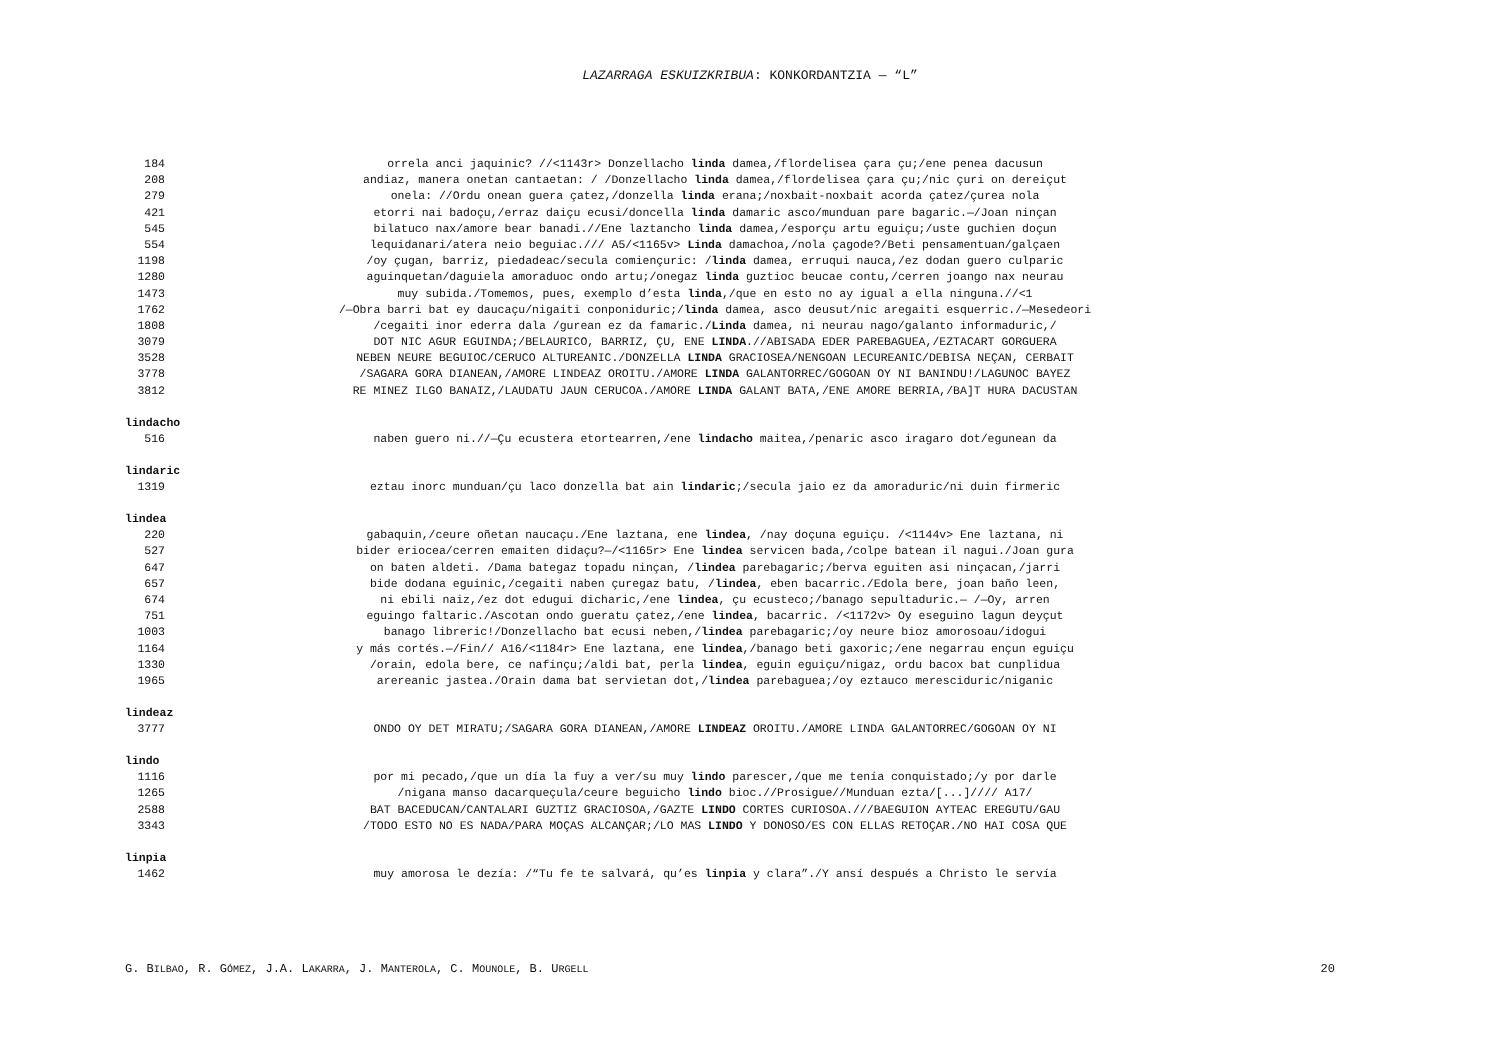LAZARRAGA ESKUIZKRIBUA: KONKORDANTZIA — “L”
184 orrela anci jaquinic? //<1143r> Donzellacho linda damea,/flordelisea çara çu;/ene penea dacusun
208 andiaz, manera onetan cantaetan: / /Donzellacho linda damea,/flordelisea çara çu;/nic çuri on dereiçut
279 onela: //Ordu onean guera çatez,/donzella linda erana;/noxbait-noxbait acorda çatez/çurea nola
421 etorri nai badoçu,/erraz daiçu ecusi/doncella linda damaric asco/munduan pare bagaric.—/Joan ninçan
545 bilatuco nax/amore bear banadi.//Ene laztancho linda damea,/esporçu artu eguiçu;/uste guchien doçun
554 lequidanari/atera neio beguiac./// A5/<1165v> Linda damachoa,/nola çagode?/Beti pensamentuan/galçaen
1198 /oy çugan, barriz, piedadeac/secula comiençuric: /linda damea, erruqui nauca,/ez dodan guero culparic
1280 aguinquetan/daguiela amoraduoc ondo artu;/onegaz linda guztioc beucae contu,/cerren joango nax neurau
1473 muy subida./Tomemos, pues, exemplo d’esta linda,/que en esto no ay igual a ella ninguna.//<1
1762 /—Obra barri bat ey daucaçu/nigaiti conponiduric;/linda damea, asco deusut/nic aregaiti esquerric./—Mesedeori
1808 /cegaiti inor ederra dala /gurean ez da famaric./Linda damea, ni neurau nago/galanto informaduric,/
3079 DOT NIC AGUR EGUINDA;/BELAURICO, BARRIZ, ÇU, ENE LINDA.//ABISADA EDER PAREBAGUEA,/EZTACART GORGUERA
3528 NEBEN NEURE BEGUIOC/CERUCO ALTUREANIC./DONZELLA LINDA GRACIOSEA/NENGOAN LECUREANIC/DEBISA NEÇAN, CERBAIT
3778 /SAGARA GORA DIANEAN,/AMORE LINDEAZ OROITU./AMORE LINDA GALANTORREC/GOGOAN OY NI BANINDU!/LAGUNOC BAYEZ
3812 RE MINEZ ILGO BANAIZ,/LAUDATU JAUN CERUCOA./AMORE LINDA GALANT BATA,/ENE AMORE BERRIA,/BA]T HURA DACUSTAN
lindacho
516 naben guero ni.//—Çu ecustera etortearren,/ene lindacho maitea,/penaric asco iragaro dot/egunean da
lindaric
1319 eztau inorc munduan/çu laco donzella bat ain lindaric;/secula jaio ez da amoraduric/ni duin firmeric
lindea
220 gabaquin,/ceure oñetan naucaçu./Ene laztana, ene lindea, /nay doçuna eguiçu. /<1144v> Ene laztana, ni
527 bider eriocea/cerren emaiten didaçu?—/<1165r> Ene lindea servicen bada,/colpe batean il nagui./Joan gura
647 on baten aldeti. /Dama bategaz topadu ninçan, /lindea parebagaric;/berva eguiten asi ninçacan,/jarri
657 bide dodana eguinic,/cegaiti naben çuregaz batu, /lindea, eben bacarric./Edola bere, joan baño leen,
674 ni ebili naiz,/ez dot edugui dicharic,/ene lindea, çu ecusteco;/banago sepultaduric.— /—Oy, arren
751 eguingo faltaric./Ascotan ondo gueratu çatez,/ene lindea, bacarric. /<1172v> Oy eseguino lagun deyçut
1003 banago libreric!/Donzellacho bat ecusi neben,/lindea parebagaric;/oy neure bioz amorosoau/idogui
1164 y más cortés.—/Fin// A16/<1184r> Ene laztana, ene lindea,/banago beti gaxoric;/ene negarrau ençun eguiçu
1330 /orain, edola bere, ce nafinçu;/aldi bat, perla lindea, eguin eguiçu/nigaz, ordu bacox bat cunplidua
1965 arereanic jastea./Orain dama bat servietan dot,/lindea parebaguea;/oy eztauco meresciduric/niganic
lindeaz
3777 ONDO OY DET MIRATU;/SAGARA GORA DIANEAN,/AMORE LINDEAZ OROITU./AMORE LINDA GALANTORREC/GOGOAN OY NI
lindo
1116 por mi pecado,/que un día la fuy a ver/su muy lindo parescer,/que me tenía conquistado;/y por darle
1265 /nigana manso dacarqueçula/ceure beguicho lindo bioc.//Prosigue//Munduan ezta/[...]//// A17/
2588 BAT BACEDUCAN/CANTALARI GUZTIZ GRACIOSOA,/GAZTE LINDO CORTES CURIOSOA.///BAEGUION AYTEAC EREGUTU/GAU
3343 /TODO ESTO NO ES NADA/PARA MOÇAS ALCANÇAR;/LO MAS LINDO Y DONOSO/ES CON ELLAS RETOÇAR./NO HAI COSA QUE
linpia
1462 muy amorosa le dezía: /“Tu fe te salvará, qu’es linpia y clara”./Y ansí después a Christo le servía
G. BILBAO, R. GÓMEZ, J.A. LAKARRA, J. MANTEROLA, C. MOUNOLE, B. URGELL 20